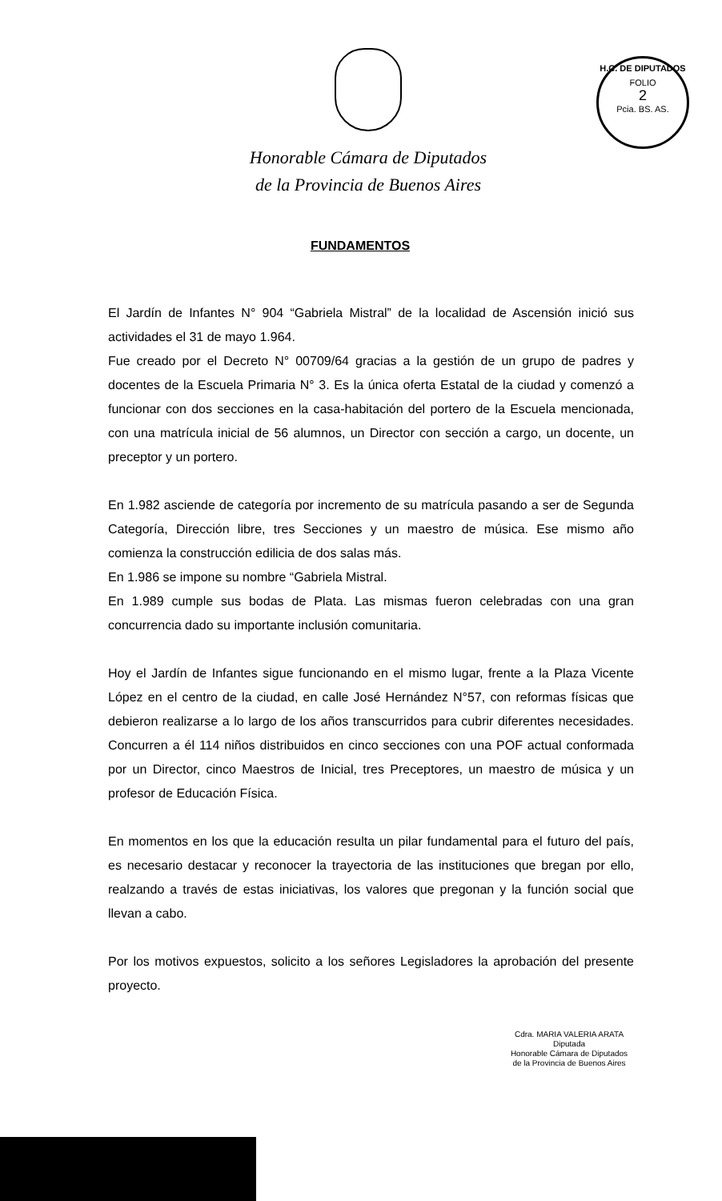H.C. DE DIPUTADOS
FOLIO
2
Pcia. BS. AS.
Honorable Cámara de Diputados
de la Provincia de Buenos Aires
FUNDAMENTOS
El Jardín de Infantes N° 904 “Gabriela Mistral” de la localidad de Ascensión inició sus actividades el 31 de mayo 1.964.
Fue creado por el Decreto N° 00709/64 gracias a la gestión de un grupo de padres y docentes de la Escuela Primaria N° 3. Es la única oferta Estatal de la ciudad y comenzó a funcionar con dos secciones en la casa-habitación del portero de la Escuela mencionada, con una matrícula inicial de 56 alumnos, un Director con sección a cargo, un docente, un preceptor y un portero.
En 1.982 asciende de categoría por incremento de su matrícula pasando a ser de Segunda Categoría, Dirección libre, tres Secciones y un maestro de música. Ese mismo año comienza la construcción edilicia de dos salas más.
En 1.986 se impone su nombre “Gabriela Mistral.
En 1.989 cumple sus bodas de Plata. Las mismas fueron celebradas con una gran concurrencia dado su importante inclusión comunitaria.
Hoy el Jardín de Infantes sigue funcionando en el mismo lugar, frente a la Plaza Vicente López en el centro de la ciudad, en calle José Hernández N°57, con reformas físicas que debieron realizarse a lo largo de los años transcurridos para cubrir diferentes necesidades. Concurren a él 114 niños distribuidos en cinco secciones con una POF actual conformada por un Director, cinco Maestros de Inicial, tres Preceptores, un maestro de música y un profesor de Educación Física.
En momentos en los que la educación resulta un pilar fundamental para el futuro del país, es necesario destacar y reconocer la trayectoria de las instituciones que bregan por ello, realzando a través de estas iniciativas, los valores que pregonan y la función social que llevan a cabo.
Por los motivos expuestos, solicito a los señores Legisladores la aprobación del presente proyecto.
Cdra. MARIA VALERIA ARATA
Diputada
Honorable Cámara de Diputados
de la Provincia de Buenos Aires